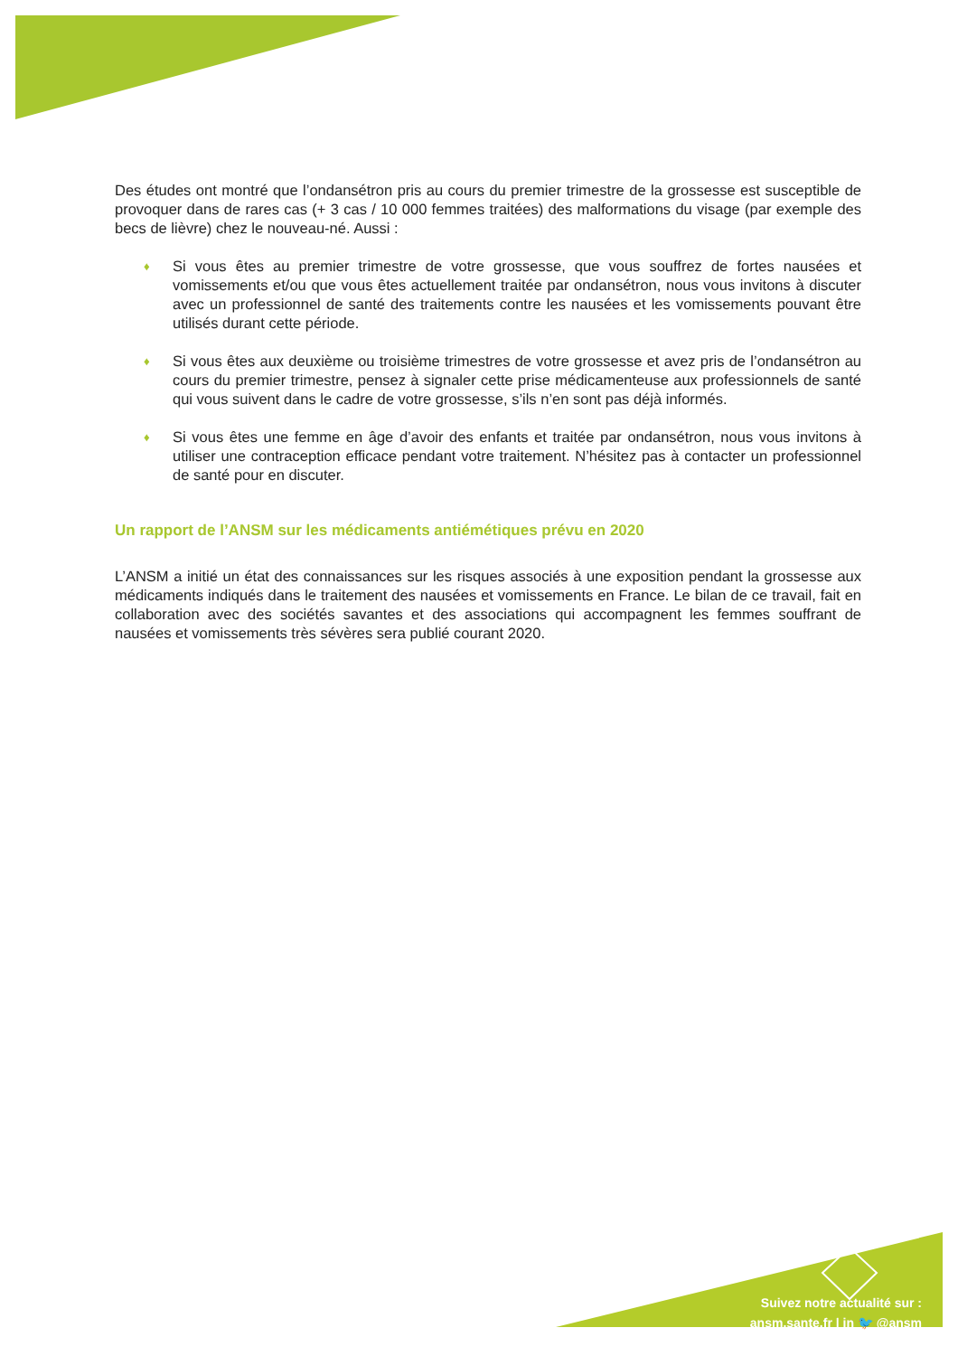Des études ont montré que l’ondansétron pris au cours du premier trimestre de la grossesse est susceptible de provoquer dans de rares cas (+ 3 cas / 10 000 femmes traitées) des malformations du visage (par exemple des becs de lièvre) chez le nouveau-né. Aussi :
♦ Si vous êtes au premier trimestre de votre grossesse, que vous souffrez de fortes nausées et vomissements et/ou que vous êtes actuellement traitée par ondansétron, nous vous invitons à discuter avec un professionnel de santé des traitements contre les nausées et les vomissements pouvant être utilisés durant cette période.
♦ Si vous êtes aux deuxième ou troisième trimestres de votre grossesse et avez pris de l’ondansétron au cours du premier trimestre, pensez à signaler cette prise médicamenteuse aux professionnels de santé qui vous suivent dans le cadre de votre grossesse, s’ils n’en sont pas déjà informés.
♦ Si vous êtes une femme en âge d’avoir des enfants et traitée par ondansétron, nous vous invitons à utiliser une contraception efficace pendant votre traitement. N’hésitez pas à contacter un professionnel de santé pour en discuter.
Un rapport de l’ANSM sur les médicaments antiémétiques prévu en 2020
L’ANSM a initié un état des connaissances sur les risques associés à une exposition pendant la grossesse aux médicaments indiqués dans le traitement des nausées et vomissements en France. Le bilan de ce travail, fait en collaboration avec des sociétés savantes et des associations qui accompagnent les femmes souffrant de nausées et vomissements très sévères sera publié courant 2020.
Suivez notre actualité sur :
ansm.sante.fr | in 🐦 @ansm